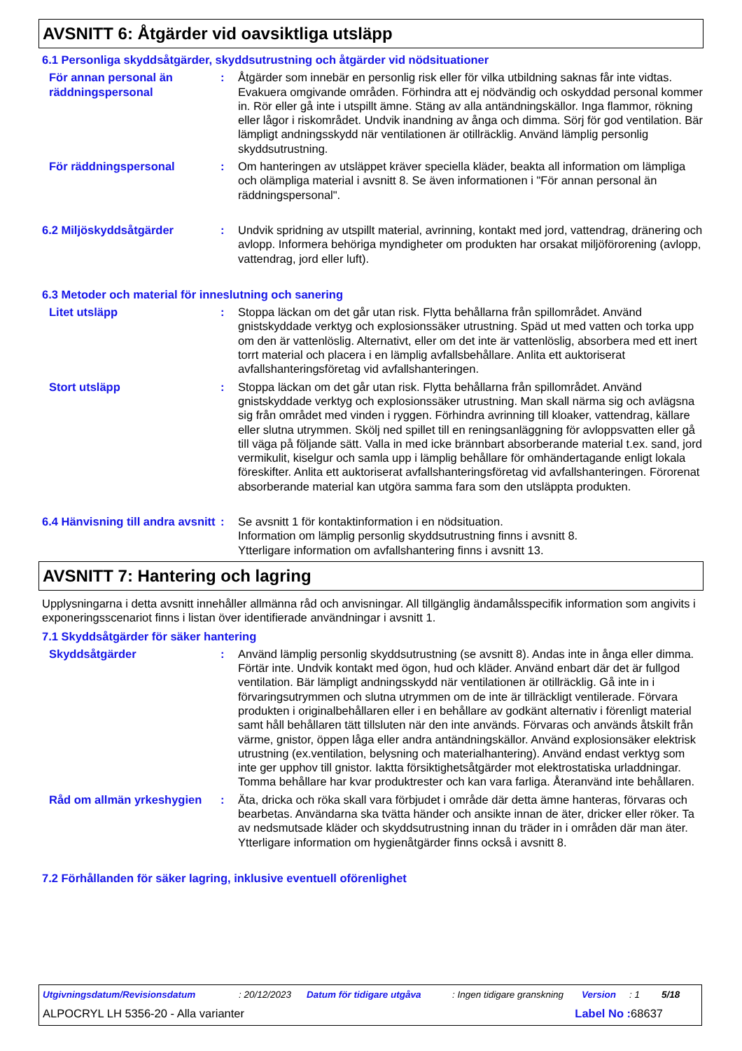AVSNITT 6: Åtgärder vid oavsiktliga utsläpp
6.1 Personliga skyddsåtgärder, skyddsutrustning och åtgärder vid nödsituationer
För annan personal än räddningspersonal
: Åtgärder som innebär en personlig risk eller för vilka utbildning saknas får inte vidtas. Evakuera omgivande områden. Förhindra att ej nödvändig och oskyddad personal kommer in. Rör eller gå inte i utspillt ämne. Stäng av alla antändningskällor. Inga flammor, rökning eller lågor i riskområdet. Undvik inandning av ånga och dimma. Sörj för god ventilation. Bär lämpligt andningsskydd när ventilationen är otillräcklig. Använd lämplig personlig skyddsutrustning.
För räddningspersonal : Om hanteringen av utsläppet kräver speciella kläder, beakta all information om lämpliga och olämpliga material i avsnitt 8. Se även informationen i "För annan personal än räddningspersonal".
6.2 Miljöskyddsåtgärder : Undvik spridning av utspillt material, avrinning, kontakt med jord, vattendrag, dränering och avlopp. Informera behöriga myndigheter om produkten har orsakat miljöförorening (avlopp, vattendrag, jord eller luft).
6.3 Metoder och material för inneslutning och sanering
Litet utsläpp : Stoppa läckan om det går utan risk. Flytta behållarna från spillområdet. Använd gnistskyddade verktyg och explosionssäker utrustning. Späd ut med vatten och torka upp om den är vattenlöslig. Alternativt, eller om det inte är vattenlöslig, absorbera med ett inert torrt material och placera i en lämplig avfallsbehållare. Anlita ett auktoriserat avfallshanteringsföretag vid avfallshanteringen.
Stort utsläpp : Stoppa läckan om det går utan risk. Flytta behållarna från spillområdet. Använd gnistskyddade verktyg och explosionssäker utrustning. Man skall närma sig och avlägsna sig från området med vinden i ryggen. Förhindra avrinning till kloaker, vattendrag, källare eller slutna utrymmen. Skölj ned spillet till en reningsanläggning för avloppsvatten eller gå till väga på följande sätt. Valla in med icke brännbart absorberande material t.ex. sand, jord vermikulit, kiselgur och samla upp i lämplig behållare för omhändertagande enligt lokala föreskifter. Anlita ett auktoriserat avfallshanteringsföretag vid avfallshanteringen. Förorenat absorberande material kan utgöra samma fara som den utsläppta produkten.
6.4 Hänvisning till andra avsnitt
: Se avsnitt 1 för kontaktinformation i en nödsituation.
Information om lämplig personlig skyddsutrustning finns i avsnitt 8.
Ytterligare information om avfallshantering finns i avsnitt 13.
AVSNITT 7: Hantering och lagring
Upplysningarna i detta avsnitt innehåller allmänna råd och anvisningar. All tillgänglig ändamålsspecifik information som angivits i exponeringsscenariot finns i listan över identifierade användningar i avsnitt 1.
7.1 Skyddsåtgärder för säker hantering
Skyddsåtgärder : Använd lämplig personlig skyddsutrustning (se avsnitt 8). Andas inte in ånga eller dimma. Förtär inte. Undvik kontakt med ögon, hud och kläder. Använd enbart där det är fullgod ventilation. Bär lämpligt andningsskydd när ventilationen är otillräcklig. Gå inte in i förvaringsutrymmen och slutna utrymmen om de inte är tillräckligt ventilerade. Förvara produkten i originalbehållaren eller i en behållare av godkänt alternativ i förenligt material samt håll behållaren tätt tillsluten när den inte används. Förvaras och används åtskilt från värme, gnistor, öppen låga eller andra antändningskällor. Använd explosionsäker elektrisk utrustning (ex.ventilation, belysning och materialhantering). Använd endast verktyg som inte ger upphov till gnistor. Iaktta försiktighetsåtgärder mot elektrostatiska urladdningar. Tomma behållare har kvar produktrester och kan vara farliga. Återanvänd inte behållaren.
Råd om allmän yrkeshygien
: Äta, dricka och röka skall vara förbjudet i område där detta ämne hanteras, förvaras och bearbetas. Användarna ska tvätta händer och ansikte innan de äter, dricker eller röker. Ta av nedsmutsade kläder och skyddsutrustning innan du träder in i områden där man äter. Ytterligare information om hygienåtgärder finns också i avsnitt 8.
7.2 Förhållanden för säker lagring, inklusive eventuell oförenlighet
Utgivningsdatum/Revisionsdatum: 20/12/2023 Datum för tidigare utgåva: Ingen tidigare granskning Version: 1 5/18
ALPOCRYL LH 5356-20 - Alla varianter Label No : 68637